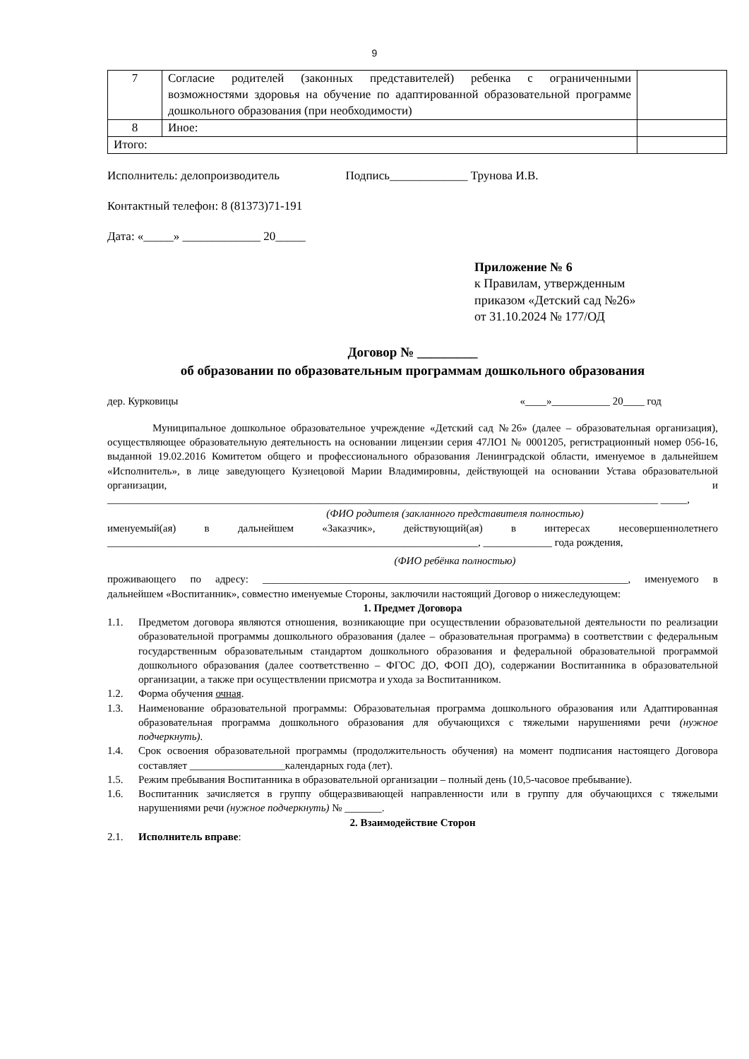9
| 7 | Согласие родителей (законных представителей) ребенка с ограниченными возможностями здоровья на обучение по адаптированной образовательной программе дошкольного образования (при необходимости) | |
| 8 | Иное: | |
| Итого: | | |
Исполнитель: делопроизводитель Подпись_____________ Трунова И.В.
Контактный телефон: 8 (81373)71-191
Дата: «_____» _____________ 20_____
Приложение № 6
к Правилам, утвержденным
приказом «Детский сад №26»
от 31.10.2024 № 177/ОД
Договор № _________
об образовании по образовательным программам дошкольного образования
дер. Курковицы «____»___________ 20____ год
Муниципальное дошкольное образовательное учреждение «Детский сад №26» (далее – образовательная организация), осуществляющее образовательную деятельность на основании лицензии серия 47ЛО1 № 0001205, регистрационный номер 056-16, выданной 19.02.2016 Комитетом общего и профессионального образования Ленинградской области, именуемое в дальнейшем «Исполнитель», в лице заведующего Кузнецовой Марии Владимировны, действующей на основании Устава образовательной организации, и ________________________________________________________________________________________________________ _____,
(ФИО родителя (закланного представителя полностью)
именуемый(ая) в дальнейшем «Заказчик», действующий(ая) в интересах несовершеннолетнего ______________________________________________________________________, _____________ года рождения,
(ФИО ребёнка полностью)
проживающего по адресу: _____________________________________________________________________, именуемого в дальнейшем «Воспитанник», совместно именуемые Стороны, заключили настоящий Договор о нижеследующем:
1. Предмет Договора
1.1. Предметом договора являются отношения, возникающие при осуществлении образовательной деятельности по реализации образовательной программы дошкольного образования (далее – образовательная программа) в соответствии с федеральным государственным образовательным стандартом дошкольного образования и федеральной образовательной программой дошкольного образования (далее соответственно – ФГОС ДО, ФОП ДО), содержании Воспитанника в образовательной организации, а также при осуществлении присмотра и ухода за Воспитанником.
1.2. Форма обучения очная.
1.3. Наименование образовательной программы: Образовательная программа дошкольного образования или Адаптированная образовательная программа дошкольного образования для обучающихся с тяжелыми нарушениями речи (нужное подчеркнуть).
1.4. Срок освоения образовательной программы (продолжительность обучения) на момент подписания настоящего Договора составляет __________________календарных года (лет).
1.5. Режим пребывания Воспитанника в образовательной организации – полный день (10,5-часовое пребывание).
1.6. Воспитанник зачисляется в группу общеразвивающей направленности или в группу для обучающихся с тяжелыми нарушениями речи (нужное подчеркнуть) № _______.
2. Взаимодействие Сторон
2.1. Исполнитель вправе: